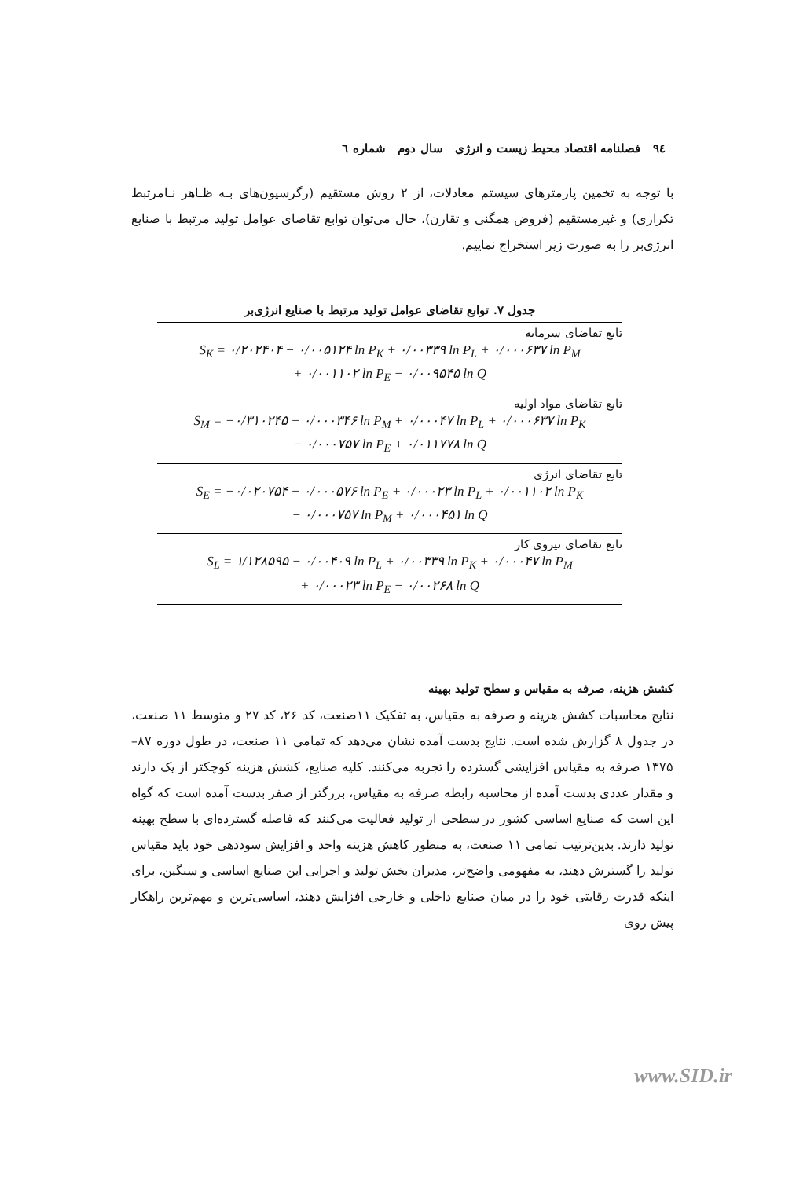٩٤ فصلنامه اقتصاد محیط زیست و انرژی سال دوم شماره ٦
با توجه به تخمین پارمترهای سیستم معادلات، از ۲ روش مستقیم (رگرسیون‌های بـه ظـاهر نـامرتبط تکراری) و غیرمستقیم (فروض همگنی و تقارن)، حال می‌توان توابع تقاضای عوامل تولید مرتبط با صنایع انرژی‌بر را به صورت زیر استخراج نماییم.
جدول ۷. توابع تقاضای عوامل تولید مرتبط با صنایع انرژی‌بر
| تابع تقاضای سرمایه S<sub>K</sub> = ۰/۲۰۲۴۰۴ − ۰/۰۰۵۱۲۴ ln P<sub>K</sub> + ۰/۰۰۳۳۹ ln P<sub>L</sub> + ۰/۰۰۰۶۳۷ ln P<sub>M</sub> + ۰/۰۰۱۱۰۲ ln P<sub>E</sub> − ۰/۰۰۹۵۴۵ ln Q |
| تابع تقاضای مواد اولیه S<sub>M</sub> = −۰/۳۱۰۲۴۵ − ۰/۰۰۰۳۴۶ ln P<sub>M</sub> + ۰/۰۰۰۴۷ ln P<sub>L</sub> + ۰/۰۰۰۶۳۷ ln P<sub>K</sub> − ۰/۰۰۰۷۵۷ ln P<sub>E</sub> + ۰/۰۱۱۷۷۸ ln Q |
| تابع تقاضای انرژی S<sub>E</sub> = −۰/۰۲۰۷۵۴ − ۰/۰۰۰۵۷۶ ln P<sub>E</sub> + ۰/۰۰۰۲۳ ln P<sub>L</sub> + ۰/۰۰۱۱۰۲ ln P<sub>K</sub> − ۰/۰۰۰۷۵۷ ln P<sub>M</sub> + ۰/۰۰۰۴۵۱ ln Q |
| تابع تقاضای نیروی کار S<sub>L</sub> = ۱/۱۲۸۵۹۵ − ۰/۰۰۴۰۹ ln P<sub>L</sub> + ۰/۰۰۳۳۹ ln P<sub>K</sub> + ۰/۰۰۰۴۷ ln P<sub>M</sub> + ۰/۰۰۰۲۳ ln P<sub>E</sub> − ۰/۰۰۲۶۸ ln Q |
کشش هزینه، صرفه به مقیاس و سطح تولید بهینه
نتایج محاسبات کشش هزینه و صرفه به مقیاس، به تفکیک ۱۱صنعت، کد ۲۶، کد ۲۷ و متوسط ۱۱ صنعت، در جدول ۸ گزارش شده است. نتایج بدست آمده نشان می‌دهد که تمامی ۱۱ صنعت، در طول دوره ۸۷– ۱۳۷۵ صرفه به مقیاس افزایشی گسترده را تجربه می‌کنند. کلیه صنایع، کشش هزینه کوچکتر از یک دارند و مقدار عددی بدست آمده از محاسبه رابطه صرفه به مقیاس، بزرگتر از صفر بدست آمده است که گواه این است که صنایع اساسی کشور در سطحی از تولید فعالیت می‌کنند که فاصله گسترده‌ای با سطح بهینه تولید دارند. بدین‌ترتیب تمامی ۱۱ صنعت، به منظور کاهش هزینه واحد و افزایش سوددهی خود باید مقیاس تولید را گسترش دهند، به مفهومی واضح‌تر، مدیران بخش تولید و اجرایی این صنایع اساسی و سنگین، برای اینکه قدرت رقابتی خود را در میان صنایع داخلی و خارجی افزایش دهند، اساسی‌ترین و مهم‌ترین راهکار پیش روی
www.SID.ir